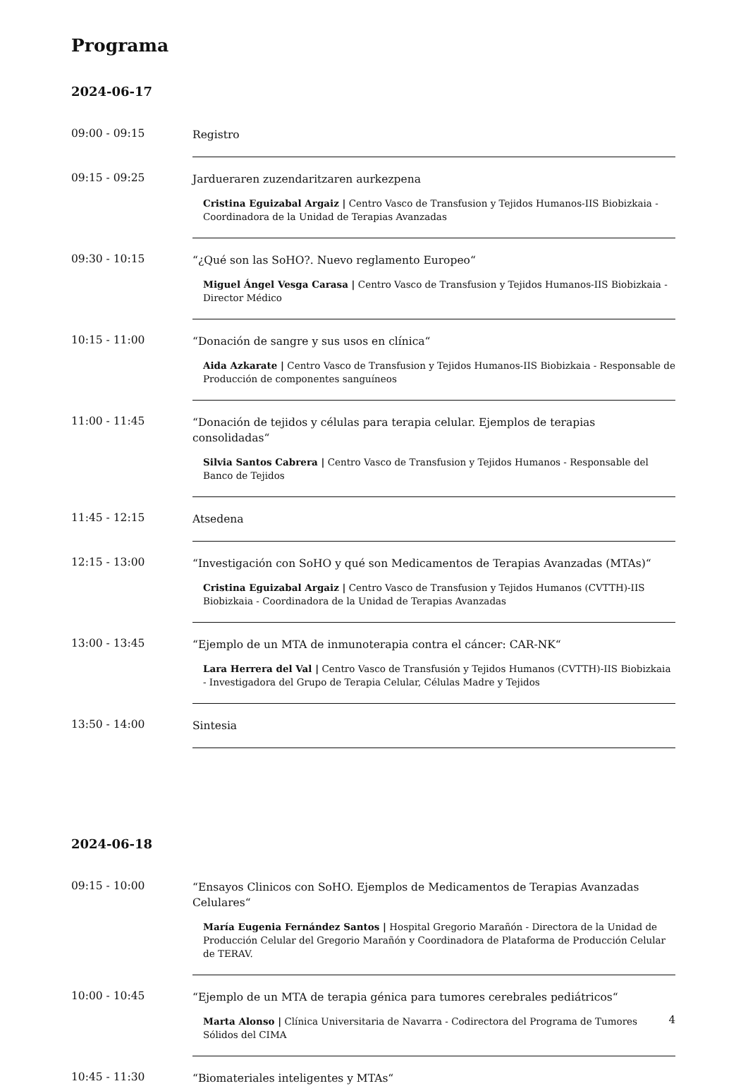Programa
2024-06-17
09:00 - 09:15
Registro
09:15 - 09:25
Jardueraren zuzendaritzaren aurkezpena
Cristina Eguizabal Argaiz | Centro Vasco de Transfusion y Tejidos Humanos-IIS Biobizkaia - Coordinadora de la Unidad de Terapias Avanzadas
09:30 - 10:15
“¿Qué son las SoHO?. Nuevo reglamento Europeo“
Miguel Ángel Vesga Carasa | Centro Vasco de Transfusion y Tejidos Humanos-IIS Biobizkaia - Director Médico
10:15 - 11:00
“Donación de sangre y sus usos en clínica“
Aida Azkarate | Centro Vasco de Transfusion y Tejidos Humanos-IIS Biobizkaia - Responsable de Producción de componentes sanguíneos
11:00 - 11:45
“Donación de tejidos y células para terapia celular. Ejemplos de terapias consolidadas“
Silvia Santos Cabrera | Centro Vasco de Transfusion y Tejidos Humanos - Responsable del Banco de Tejidos
11:45 - 12:15
Atsedena
12:15 - 13:00
“Investigación con SoHO y qué son Medicamentos de Terapias Avanzadas (MTAs)“
Cristina Eguizabal Argaiz | Centro Vasco de Transfusion y Tejidos Humanos (CVTTH)-IIS Biobizkaia - Coordinadora de la Unidad de Terapias Avanzadas
13:00 - 13:45
“Ejemplo de un MTA de inmunoterapia contra el cáncer: CAR-NK“
Lara Herrera del Val | Centro Vasco de Transfusión y Tejidos Humanos (CVTTH)-IIS Biobizkaia - Investigadora del Grupo de Terapia Celular, Células Madre y Tejidos
13:50 - 14:00
Sintesia
2024-06-18
09:15 - 10:00
“Ensayos Clinicos con SoHO. Ejemplos de Medicamentos de Terapias Avanzadas Celulares“
María Eugenia Fernández Santos | Hospital Gregorio Marañón - Directora de la Unidad de Producción Celular del Gregorio Marañón y Coordinadora de Plataforma de Producción Celular de TERAV.
10:00 - 10:45
“Ejemplo de un MTA de terapia génica para tumores cerebrales pediátricos“
Marta Alonso | Clínica Universitaria de Navarra - Codirectora del Programa de Tumores Sólidos del CIMA
10:45 - 11:30
“Biomateriales inteligentes y MTAs“
4